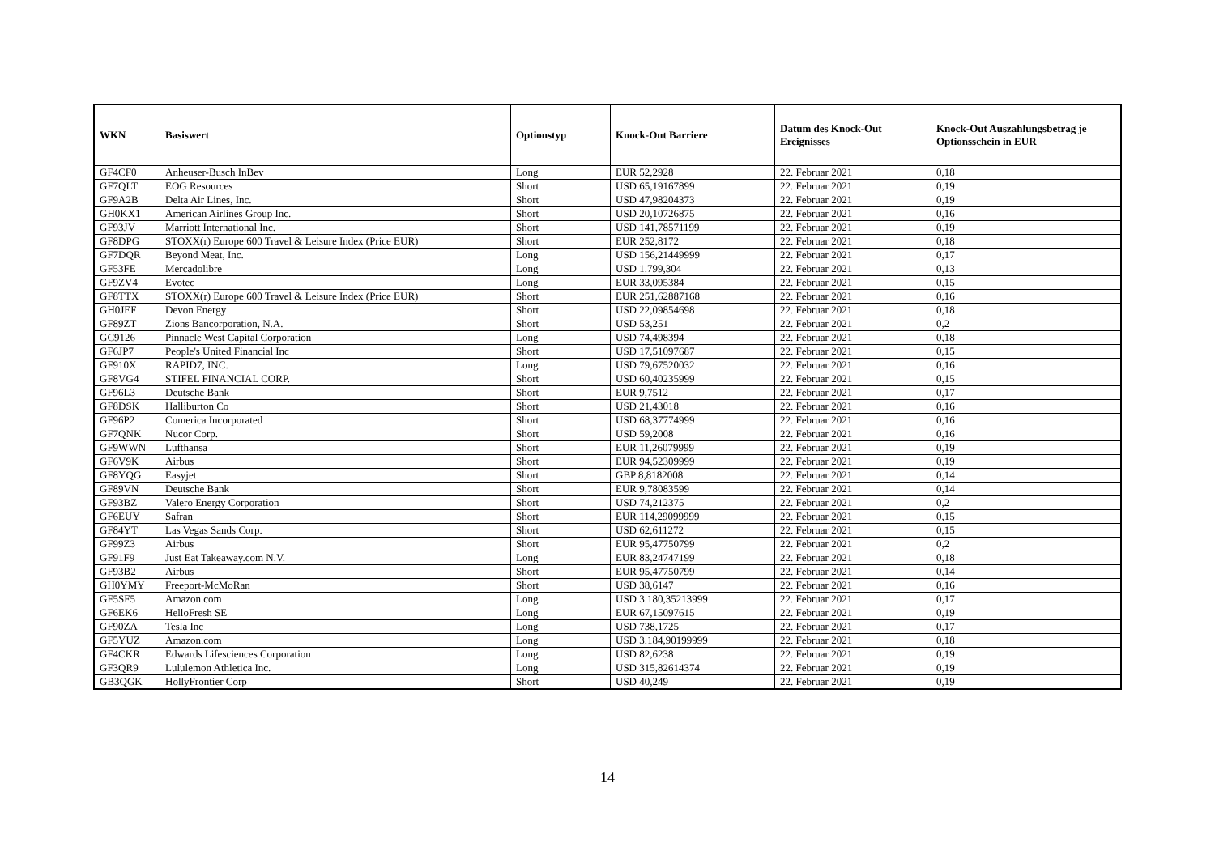| WKN | Basiswert | Optionstyp | Knock-Out Barriere | Datum des Knock-Out Ereignisses | Knock-Out Auszahlungsbetrag je Optionsschein in EUR |
| --- | --- | --- | --- | --- | --- |
| GF4CF0 | Anheuser-Busch InBev | Long | EUR 52,2928 | 22. Februar 2021 | 0,18 |
| GF7QLT | EOG Resources | Short | USD 65,19167899 | 22. Februar 2021 | 0,19 |
| GF9A2B | Delta Air Lines, Inc. | Short | USD 47,98204373 | 22. Februar 2021 | 0,19 |
| GH0KX1 | American Airlines Group Inc. | Short | USD 20,10726875 | 22. Februar 2021 | 0,16 |
| GF93JV | Marriott International Inc. | Short | USD 141,78571199 | 22. Februar 2021 | 0,19 |
| GF8DPG | STOXX(r) Europe 600 Travel & Leisure Index (Price EUR) | Short | EUR 252,8172 | 22. Februar 2021 | 0,18 |
| GF7DQR | Beyond Meat, Inc. | Long | USD 156,21449999 | 22. Februar 2021 | 0,17 |
| GF53FE | Mercadolibre | Long | USD 1.799,304 | 22. Februar 2021 | 0,13 |
| GF9ZV4 | Evotec | Long | EUR 33,095384 | 22. Februar 2021 | 0,15 |
| GF8TTX | STOXX(r) Europe 600 Travel & Leisure Index (Price EUR) | Short | EUR 251,62887168 | 22. Februar 2021 | 0,16 |
| GH0JEF | Devon Energy | Short | USD 22,09854698 | 22. Februar 2021 | 0,18 |
| GF89ZT | Zions Bancorporation, N.A. | Short | USD 53,251 | 22. Februar 2021 | 0,2 |
| GC9126 | Pinnacle West Capital Corporation | Long | USD 74,498394 | 22. Februar 2021 | 0,18 |
| GF6JP7 | People's United Financial Inc | Short | USD 17,51097687 | 22. Februar 2021 | 0,15 |
| GF910X | RAPID7, INC. | Long | USD 79,67520032 | 22. Februar 2021 | 0,16 |
| GF8VG4 | STIFEL FINANCIAL CORP. | Short | USD 60,40235999 | 22. Februar 2021 | 0,15 |
| GF96L3 | Deutsche Bank | Short | EUR 9,7512 | 22. Februar 2021 | 0,17 |
| GF8DSK | Halliburton Co | Short | USD 21,43018 | 22. Februar 2021 | 0,16 |
| GF96P2 | Comerica Incorporated | Short | USD 68,37774999 | 22. Februar 2021 | 0,16 |
| GF7QNK | Nucor Corp. | Short | USD 59,2008 | 22. Februar 2021 | 0,16 |
| GF9WWN | Lufthansa | Short | EUR 11,26079999 | 22. Februar 2021 | 0,19 |
| GF6V9K | Airbus | Short | EUR 94,52309999 | 22. Februar 2021 | 0,19 |
| GF8YQG | Easyjet | Short | GBP 8,8182008 | 22. Februar 2021 | 0,14 |
| GF89VN | Deutsche Bank | Short | EUR 9,78083599 | 22. Februar 2021 | 0,14 |
| GF93BZ | Valero Energy Corporation | Short | USD 74,212375 | 22. Februar 2021 | 0,2 |
| GF6EUY | Safran | Short | EUR 114,29099999 | 22. Februar 2021 | 0,15 |
| GF84YT | Las Vegas Sands Corp. | Short | USD 62,611272 | 22. Februar 2021 | 0,15 |
| GF99Z3 | Airbus | Short | EUR 95,47750799 | 22. Februar 2021 | 0,2 |
| GF91F9 | Just Eat Takeaway.com N.V. | Long | EUR 83,24747199 | 22. Februar 2021 | 0,18 |
| GF93B2 | Airbus | Short | EUR 95,47750799 | 22. Februar 2021 | 0,14 |
| GH0YMY | Freeport-McMoRan | Short | USD 38,6147 | 22. Februar 2021 | 0,16 |
| GF5SF5 | Amazon.com | Long | USD 3.180,35213999 | 22. Februar 2021 | 0,17 |
| GF6EK6 | HelloFresh SE | Long | EUR 67,15097615 | 22. Februar 2021 | 0,19 |
| GF90ZA | Tesla Inc | Long | USD 738,1725 | 22. Februar 2021 | 0,17 |
| GF5YUZ | Amazon.com | Long | USD 3.184,90199999 | 22. Februar 2021 | 0,18 |
| GF4CKR | Edwards Lifesciences Corporation | Long | USD 82,6238 | 22. Februar 2021 | 0,19 |
| GF3QR9 | Lululemon Athletica Inc. | Long | USD 315,82614374 | 22. Februar 2021 | 0,19 |
| GB3QGK | HollyFrontier Corp | Short | USD 40,249 | 22. Februar 2021 | 0,19 |
14